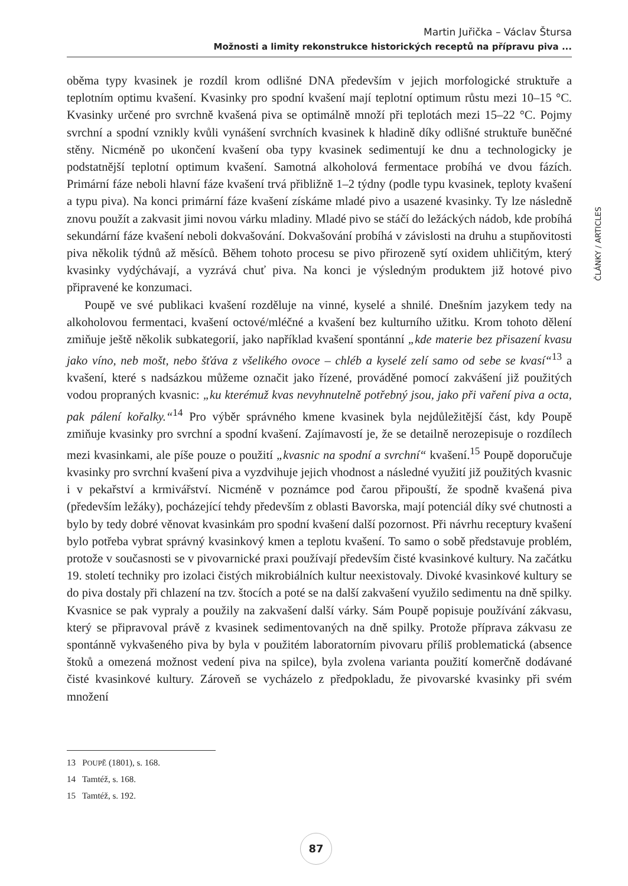Martin Juřička – Václav Štursa
Možnosti a limity rekonstrukce historických receptů na přípravu piva ...
ČLÁNKY / ARTICLES
oběma typy kvasinek je rozdíl krom odlišné DNA především v jejich morfologické struktuře a teplotním optimu kvašení. Kvasinky pro spodní kvašení mají teplotní optimum růstu mezi 10–15 °C. Kvasinky určené pro svrchně kvašená piva se optimálně množí při teplotách mezi 15–22 °C. Pojmy svrchní a spodní vznikly kvůli vynášení svrchních kvasinek k hladině díky odlišné struktuře buněčné stěny. Nicméně po ukončení kvašení oba typy kvasinek sedimentují ke dnu a technologicky je podstatnější teplotní optimum kvašení. Samotná alkoholová fermentace probíhá ve dvou fázích. Primární fáze neboli hlavní fáze kvašení trvá přibližně 1–2 týdny (podle typu kvasinek, teploty kvašení a typu piva). Na konci primární fáze kvašení získáme mladé pivo a usazené kvasinky. Ty lze následně znovu použít a zakvasit jimi novou várku mladiny. Mladé pivo se stáčí do ležáckých nádob, kde probíhá sekundární fáze kvašení neboli dokvašování. Dokvašování probíhá v závislosti na druhu a stupňovitosti piva několik týdnů až měsíců. Během tohoto procesu se pivo přirozeně sytí oxidem uhličitým, který kvasinky vydýchávají, a vyzrává chuť piva. Na konci je výsledným produktem již hotové pivo připravené ke konzumaci.
Poupě ve své publikaci kvašení rozděluje na vinné, kyselé a shnilé. Dnešním jazykem tedy na alkoholovou fermentaci, kvašení octové/mléčné a kvašení bez kulturního užitku. Krom tohoto dělení zmiňuje ještě několik subkategorií, jako například kvašení spontánní „kde materie bez přisazení kvasu jako víno, neb mošt, nebo šťáva z všelikého ovoce – chléb a kyselé zelí samo od sebe se kvasí“<sup>13</sup> a kvašení, které s nadsázkou můžeme označit jako řízené, prováděné pomocí zakvášení již použitých vodou propraných kvasnic: „ku kterémuž kvas nevyhnutelně potřebný jsou, jako při vaření piva a octa, pak pálení kořalky.“<sup>14</sup> Pro výběr správného kmene kvasinek byla nejdůležitější část, kdy Poupě zmiňuje kvasinky pro svrchní a spodní kvašení. Zajímavostí je, že se detailně nerozepisuje o rozdílech mezi kvasinkami, ale píše pouze o použití „kvasnic na spodní a svrchní“ kvašení.<sup>15</sup> Poupě doporučuje kvasinky pro svrchní kvašení piva a vyzdvihuje jejich vhodnost a následné využití již použitých kvasnic i v pekařství a krmivářství. Nicméně v poznámce pod čarou připouští, že spodně kvašená piva (především ležáky), pocházející tehdy především z oblasti Bavorska, mají potenciál díky své chutnosti a bylo by tedy dobré věnovat kvasinkám pro spodní kvašení další pozornost. Při návrhu receptury kvašení bylo potřeba vybrat správný kvasinkový kmen a teplotu kvašení. To samo o sobě představuje problém, protože v současnosti se v pivovarnické praxi používají především čisté kvasinkové kultury. Na začátku 19. století techniky pro izolaci čistých mikrobiálních kultur neexistovaly. Divoké kvasinkové kultury se do piva dostaly při chlazení na tzv. štocích a poté se na další zakvašení využilo sedimentu na dně spilky. Kvasnice se pak vypraly a použily na zakvašení další várky. Sám Poupě popisuje používání zákvasu, který se připravoval právě z kvasinek sedimentovaných na dně spilky. Protože příprava zákvasu ze spontánně vykvašeného piva by byla v použitém laboratorním pivovaru příliš problematická (absence štoků a omezená možnost vedení piva na spilce), byla zvolena varianta použití komerčně dodávané čisté kvasinkové kultury. Zároveň se vycházelo z předpokladu, že pivovarské kvasinky při svém množení
13 POUPĚ (1801), s. 168.
14 Tamtéž, s. 168.
15 Tamtéž, s. 192.
87